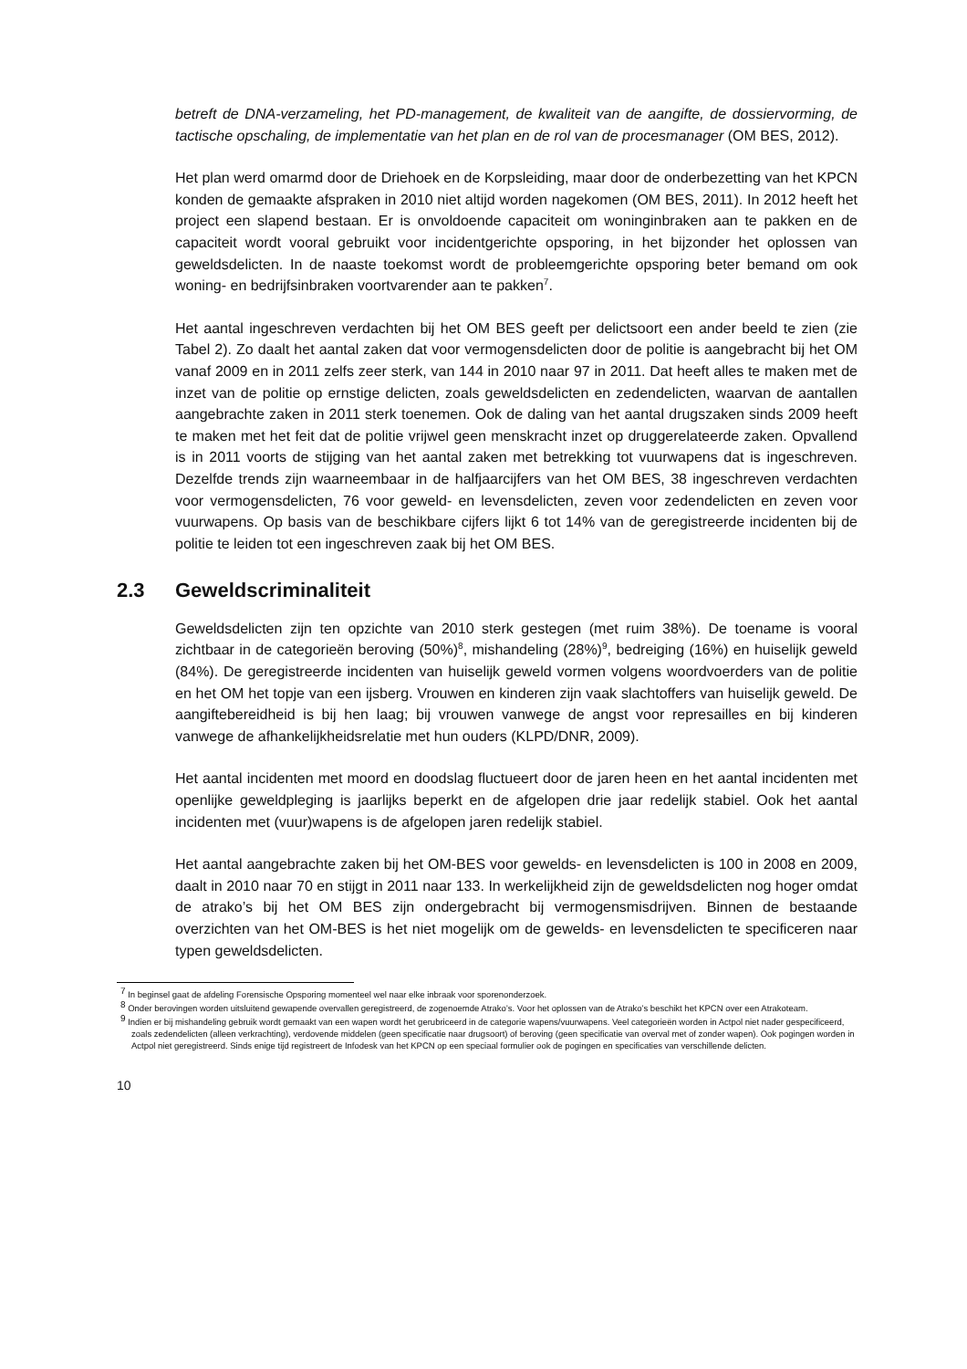betreft de DNA-verzameling, het PD-management, de kwaliteit van de aangifte, de dossiervorming, de tactische opschaling, de implementatie van het plan en de rol van de procesmanager (OM BES, 2012).
Het plan werd omarmd door de Driehoek en de Korpsleiding, maar door de onderbezetting van het KPCN konden de gemaakte afspraken in 2010 niet altijd worden nagekomen (OM BES, 2011). In 2012 heeft het project een slapend bestaan. Er is onvoldoende capaciteit om woninginbraken aan te pakken en de capaciteit wordt vooral gebruikt voor incidentgerichte opsporing, in het bijzonder het oplossen van geweldsdelicten. In de naaste toekomst wordt de probleemgerichte opsporing beter bemand om ook woning- en bedrijfsinbraken voortvarender aan te pakken<sup>7</sup>.
Het aantal ingeschreven verdachten bij het OM BES geeft per delictsoort een ander beeld te zien (zie Tabel 2). Zo daalt het aantal zaken dat voor vermogensdelicten door de politie is aangebracht bij het OM vanaf 2009 en in 2011 zelfs zeer sterk, van 144 in 2010 naar 97 in 2011. Dat heeft alles te maken met de inzet van de politie op ernstige delicten, zoals geweldsdelicten en zedendelicten, waarvan de aantallen aangebrachte zaken in 2011 sterk toenemen. Ook de daling van het aantal drugszaken sinds 2009 heeft te maken met het feit dat de politie vrijwel geen menskracht inzet op druggerelateerde zaken. Opvallend is in 2011 voorts de stijging van het aantal zaken met betrekking tot vuurwapens dat is ingeschreven. Dezelfde trends zijn waarneembaar in de halfjaarcijfers van het OM BES, 38 ingeschreven verdachten voor vermogensdelicten, 76 voor geweld- en levensdelicten, zeven voor zedendelicten en zeven voor vuurwapens. Op basis van de beschikbare cijfers lijkt 6 tot 14% van de geregistreerde incidenten bij de politie te leiden tot een ingeschreven zaak bij het OM BES.
2.3 Geweldscriminaliteit
Geweldsdelicten zijn ten opzichte van 2010 sterk gestegen (met ruim 38%). De toename is vooral zichtbaar in de categorieën beroving (50%)<sup>8</sup>, mishandeling (28%)<sup>9</sup>, bedreiging (16%) en huiselijk geweld (84%). De geregistreerde incidenten van huiselijk geweld vormen volgens woordvoerders van de politie en het OM het topje van een ijsberg. Vrouwen en kinderen zijn vaak slachtoffers van huiselijk geweld. De aangiftebereidheid is bij hen laag; bij vrouwen vanwege de angst voor represailles en bij kinderen vanwege de afhankelijkheidsrelatie met hun ouders (KLPD/DNR, 2009).
Het aantal incidenten met moord en doodslag fluctueert door de jaren heen en het aantal incidenten met openlijke geweldpleging is jaarlijks beperkt en de afgelopen drie jaar redelijk stabiel. Ook het aantal incidenten met (vuur)wapens is de afgelopen jaren redelijk stabiel.
Het aantal aangebrachte zaken bij het OM-BES voor gewelds- en levensdelicten is 100 in 2008 en 2009, daalt in 2010 naar 70 en stijgt in 2011 naar 133. In werkelijkheid zijn de geweldsdelicten nog hoger omdat de atrako’s bij het OM BES zijn ondergebracht bij vermogensmisdrijven. Binnen de bestaande overzichten van het OM-BES is het niet mogelijk om de gewelds- en levensdelicten te specificeren naar typen geweldsdelicten.
<sup>7</sup> In beginsel gaat de afdeling Forensische Opsporing momenteel wel naar elke inbraak voor sporenonderzoek.
<sup>8</sup> Onder berovingen worden uitsluitend gewapende overvallen geregistreerd, de zogenoemde Atrako’s. Voor het oplossen van de Atrako’s beschikt het KPCN over een Atrakoteam.
<sup>9</sup> Indien er bij mishandeling gebruik wordt gemaakt van een wapen wordt het gerubriceerd in de categorie wapens/vuurwapens. Veel categorieën worden in Actpol niet nader gespecificeerd, zoals zedendelicten (alleen verkrachting), verdovende middelen (geen specificatie naar drugsoort) of beroving (geen specificatie van overval met of zonder wapen). Ook pogingen worden in Actpol niet geregistreerd. Sinds enige tijd registreert de Infodesk van het KPCN op een speciaal formulier ook de pogingen en specificaties van verschillende delicten.
10